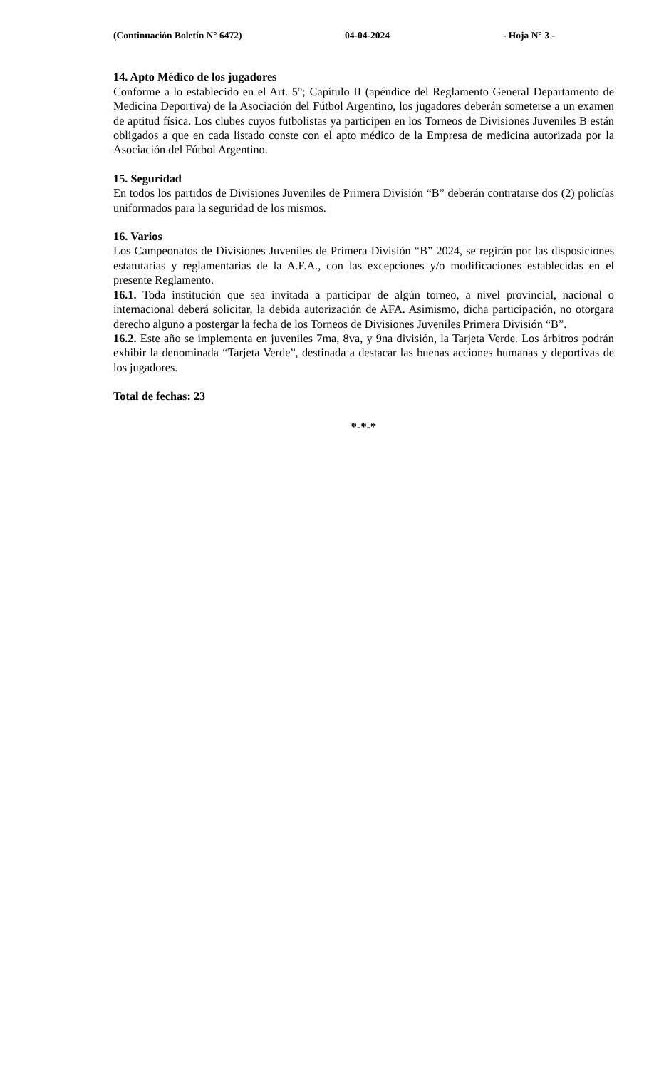(Continuación Boletín N° 6472) 04-04-2024 - Hoja N° 3 -
14. Apto Médico de los jugadores
Conforme a lo establecido en el Art. 5°; Capítulo II (apéndice del Reglamento General Departamento de Medicina Deportiva) de la Asociación del Fútbol Argentino, los jugadores deberán someterse a un examen de aptitud física. Los clubes cuyos futbolistas ya participen en los Torneos de Divisiones Juveniles B están obligados a que en cada listado conste con el apto médico de la Empresa de medicina autorizada por la Asociación del Fútbol Argentino.
15. Seguridad
En todos los partidos de Divisiones Juveniles de Primera División “B” deberán contratarse dos (2) policías uniformados para la seguridad de los mismos.
16. Varios
Los Campeonatos de Divisiones Juveniles de Primera División “B” 2024, se regirán por las disposiciones estatutarias y reglamentarias de la A.F.A., con las excepciones y/o modificaciones establecidas en el presente Reglamento.
16.1. Toda institución que sea invitada a participar de algún torneo, a nivel provincial, nacional o internacional deberá solicitar, la debida autorización de AFA. Asimismo, dicha participación, no otorgara derecho alguno a postergar la fecha de los Torneos de Divisiones Juveniles Primera División “B”.
16.2. Este año se implementa en juveniles 7ma, 8va, y 9na división, la Tarjeta Verde. Los árbitros podrán exhibir la denominada “Tarjeta Verde”, destinada a destacar las buenas acciones humanas y deportivas de los jugadores.
Total de fechas: 23
*-*-*